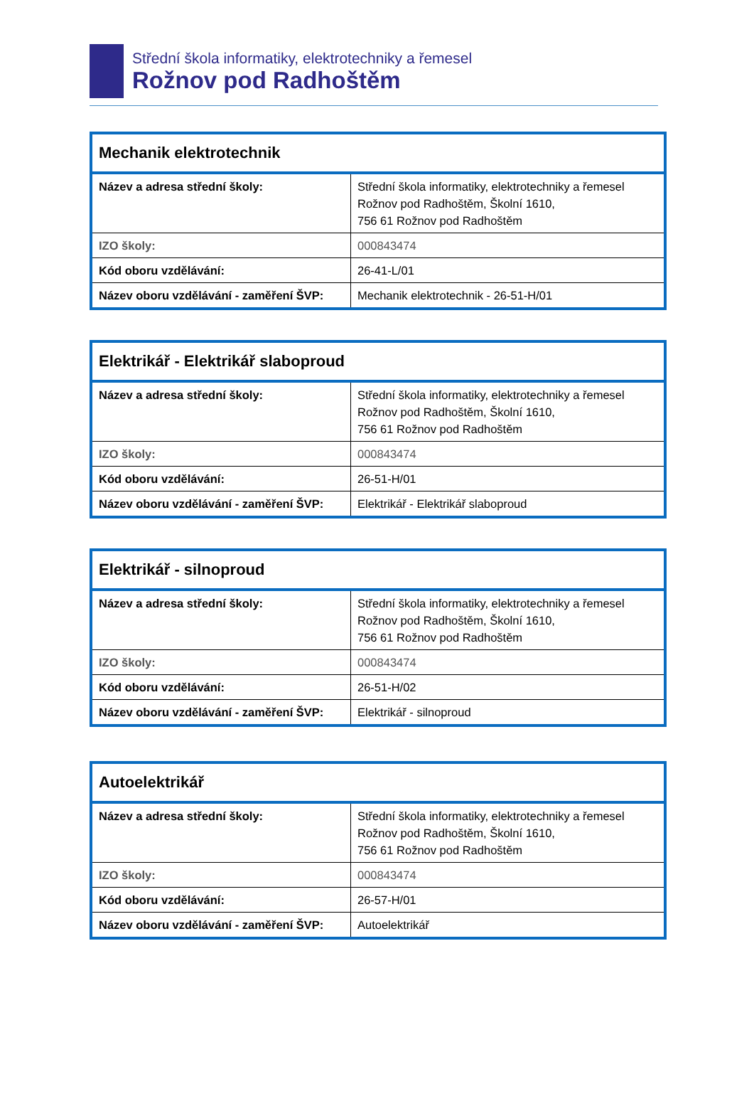Střední škola informatiky, elektrotechniky a řemesel
Rožnov pod Radhoštěm
| Mechanik elektrotechnik | |
| Název a adresa střední školy: | Střední škola informatiky, elektrotechniky a řemesel Rožnov pod Radhoštěm, Školní 1610, 756 61 Rožnov pod Radhoštěm |
| IZO školy: | 000843474 |
| Kód oboru vzdělávání: | 26-41-L/01 |
| Název oboru vzdělávání - zaměření ŠVP: | Mechanik elektrotechnik - 26-51-H/01 |
| Elektrikář - Elektrikář slaboproud | |
| Název a adresa střední školy: | Střední škola informatiky, elektrotechniky a řemesel Rožnov pod Radhoštěm, Školní 1610, 756 61 Rožnov pod Radhoštěm |
| IZO školy: | 000843474 |
| Kód oboru vzdělávání: | 26-51-H/01 |
| Název oboru vzdělávání - zaměření ŠVP: | Elektrikář - Elektrikář slaboproud |
| Elektrikář - silnoproud | |
| Název a adresa střední školy: | Střední škola informatiky, elektrotechniky a řemesel Rožnov pod Radhoštěm, Školní 1610, 756 61 Rožnov pod Radhoštěm |
| IZO školy: | 000843474 |
| Kód oboru vzdělávání: | 26-51-H/02 |
| Název oboru vzdělávání - zaměření ŠVP: | Elektrikář - silnoproud |
| Autoelektrikář | |
| Název a adresa střední školy: | Střední škola informatiky, elektrotechniky a řemesel Rožnov pod Radhoštěm, Školní 1610, 756 61 Rožnov pod Radhoštěm |
| IZO školy: | 000843474 |
| Kód oboru vzdělávání: | 26-57-H/01 |
| Název oboru vzdělávání - zaměření ŠVP: | Autoelektrikář |